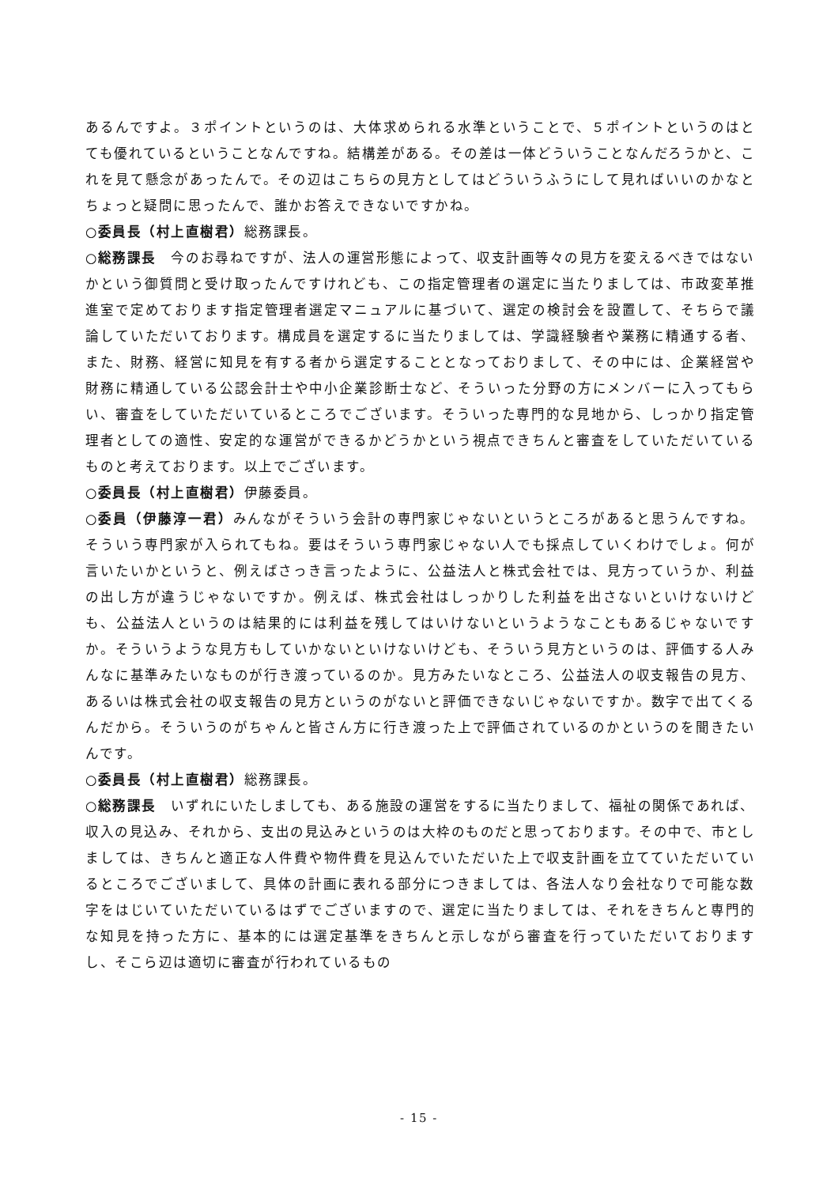あるんですよ。３ポイントというのは、大体求められる水準ということで、５ポイントというのはとても優れているということなんですね。結構差がある。その差は一体どういうことなんだろうかと、これを見て懸念があったんで。その辺はこちらの見方としてはどういうふうにして見ればいいのかなとちょっと疑問に思ったんで、誰かお答えできないですかね。
○委員長（村上直樹君）総務課長。
○総務課長　今のお尋ねですが、法人の運営形態によって、収支計画等々の見方を変えるべきではないかという御質問と受け取ったんですけれども、この指定管理者の選定に当たりましては、市政変革推進室で定めております指定管理者選定マニュアルに基づいて、選定の検討会を設置して、そちらで議論していただいております。構成員を選定するに当たりましては、学識経験者や業務に精通する者、また、財務、経営に知見を有する者から選定することとなっておりまして、その中には、企業経営や財務に精通している公認会計士や中小企業診断士など、そういった分野の方にメンバーに入ってもらい、審査をしていただいているところでございます。そういった専門的な見地から、しっかり指定管理者としての適性、安定的な運営ができるかどうかという視点できちんと審査をしていただいているものと考えております。以上でございます。
○委員長（村上直樹君）伊藤委員。
○委員（伊藤淳一君）みんながそういう会計の専門家じゃないというところがあると思うんですね。そういう専門家が入られてもね。要はそういう専門家じゃない人でも採点していくわけでしょ。何が言いたいかというと、例えばさっき言ったように、公益法人と株式会社では、見方っていうか、利益の出し方が違うじゃないですか。例えば、株式会社はしっかりした利益を出さないといけないけども、公益法人というのは結果的には利益を残してはいけないというようなこともあるじゃないですか。そういうような見方もしていかないといけないけども、そういう見方というのは、評価する人みんなに基準みたいなものが行き渡っているのか。見方みたいなところ、公益法人の収支報告の見方、あるいは株式会社の収支報告の見方というのがないと評価できないじゃないですか。数字で出てくるんだから。そういうのがちゃんと皆さん方に行き渡った上で評価されているのかというのを聞きたいんです。
○委員長（村上直樹君）総務課長。
○総務課長　いずれにいたしましても、ある施設の運営をするに当たりまして、福祉の関係であれば、収入の見込み、それから、支出の見込みというのは大枠のものだと思っております。その中で、市としましては、きちんと適正な人件費や物件費を見込んでいただいた上で収支計画を立てていただいているところでございまして、具体の計画に表れる部分につきましては、各法人なり会社なりで可能な数字をはじいていただいているはずでございますので、選定に当たりましては、それをきちんと専門的な知見を持った方に、基本的には選定基準をきちんと示しながら審査を行っていただいておりますし、そこら辺は適切に審査が行われているもの
- 15 -